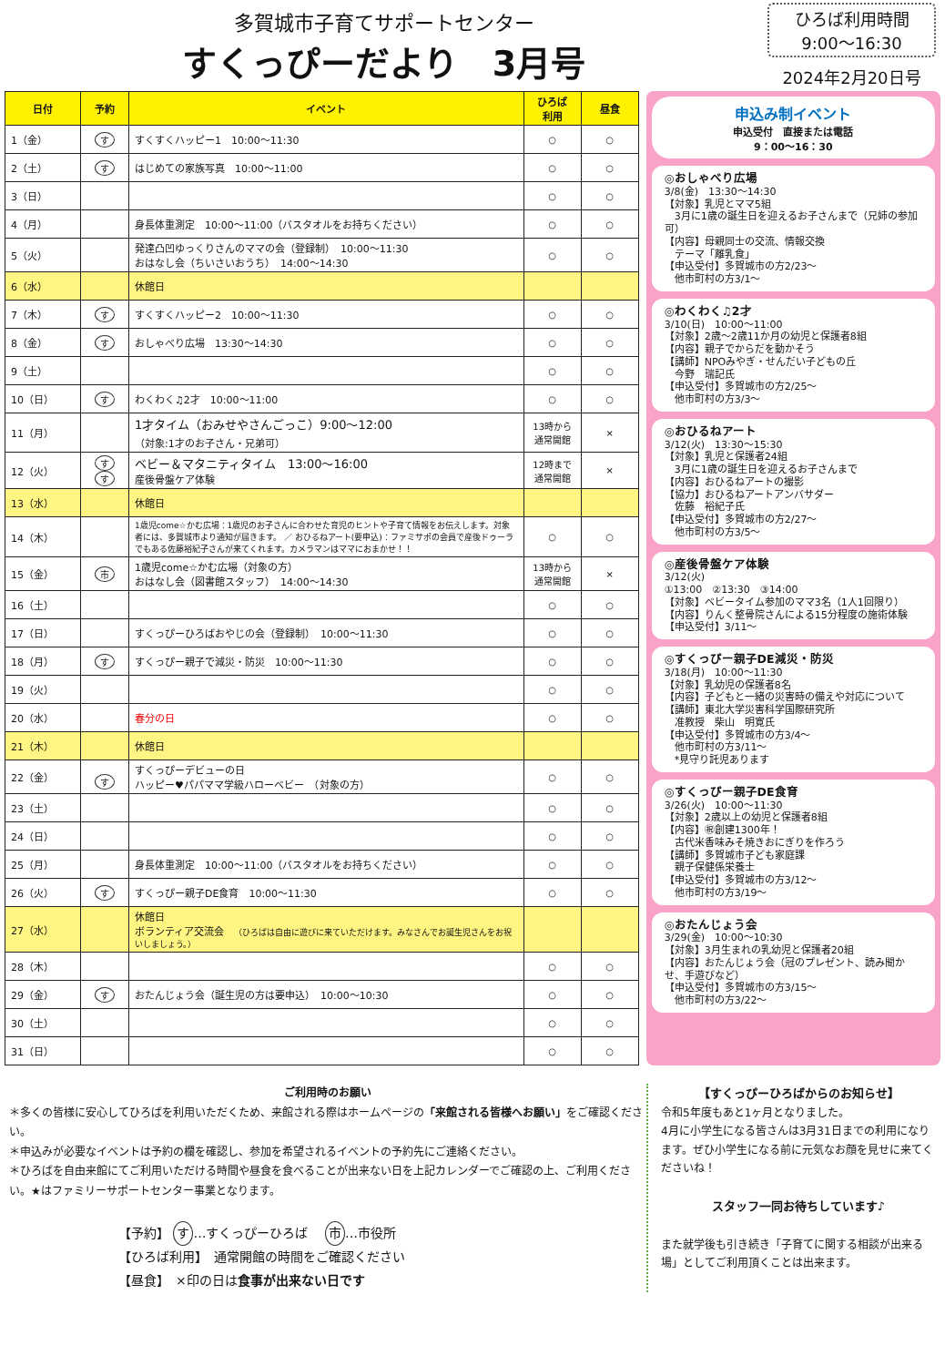多賀城市子育てサポートセンター
すくっぴーだより　3月号
ひろば利用時間
9:00～16:30
2024年2月20日号
| 日付 | 予約 | イベント | ひろば 利用 | 昼食 |
| --- | --- | --- | --- | --- |
| 1（金） | す | すくすくハッピー1 10:00～11:30 | ○ | ○ |
| 2（土） | す | はじめての家族写真 10:00～11:00 | ○ | ○ |
| 3（日） | | | ○ | ○ |
| 4（月） | | 身長体重測定 10:00～11:00（バスタオルをお持ちください） | ○ | ○ |
| 5（火） | | 発達凸凹ゆっくりさんのママの会（登録制） 10:00～11:30 おはなし会（ちいさいおうち） 14:00～14:30 | ○ | ○ |
| 6（水） | | 休館日 | | |
| 7（木） | す | すくすくハッピー2 10:00～11:30 | ○ | ○ |
| 8（金） | す | おしゃべり広場 13:30～14:30 | ○ | ○ |
| 9（土） | | | ○ | ○ |
| 10（日） | す | わくわく♫2才 10:00～11:00 | ○ | ○ |
| 11（月） | | 1才タイム（おみせやさんごっこ）9:00～12:00 （対象:1才のお子さん・兄弟可） | 13時から 通常開館 | × |
| 12（火） | す す | ベビー＆マタニティタイム 13:00～16:00 産後骨盤ケア体験 | 12時まで 通常開館 | × |
| 13（水） | | 休館日 | | |
| 14（木） | | 1歳児come☆かむ広場：1歳児のお子さんに合わせた育児のヒントや子育て情報をお伝えします。対象者には、多賀城市より通知が届きます。 ／ おひるねアート(要申込)：ファミサポの会員で産後ドゥーラでもある佐藤裕紀子さんが来てくれます。カメラマンはママにおまかせ！！ | ○ | ○ |
| 15（金） | 市 | 1歳児come☆かむ広場（対象の方） おはなし会（図書館スタッフ） 14:00～14:30 | 13時から 通常開館 | × |
| 16（土） | | | ○ | ○ |
| 17（日） | | すくっぴーひろばおやじの会（登録制） 10:00～11:30 | ○ | ○ |
| 18（月） | す | すくっぴー親子で減災・防災 10:00～11:30 | ○ | ○ |
| 19（火） | | | ○ | ○ |
| 20（水） | | 春分の日 | ○ | ○ |
| 21（木） | | 休館日 | | |
| 22（金） | す | すくっぴーデビューの日 ハッピー♥パパママ学級ハローベビー （対象の方） | ○ | ○ |
| 23（土） | | | ○ | ○ |
| 24（日） | | | ○ | ○ |
| 25（月） | | 身長体重測定 10:00～11:00（バスタオルをお持ちください） | ○ | ○ |
| 26（火） | す | すくっぴー親子DE食育 10:00～11:30 | ○ | ○ |
| 27（水） | | 休館日 ボランティア交流会 （ひろばは自由に遊びに来ていただけます。みなさんでお誕生児さんをお祝いしましょう。） | | |
| 28（木） | | | ○ | ○ |
| 29（金） | す | おたんじょう会（誕生児の方は要申込） 10:00～10:30 | ○ | ○ |
| 30（土） | | | ○ | ○ |
| 31（日） | | | ○ | ○ |
申込み制イベント
申込受付　直接または電話
9：00～16：30
◎おしゃべり広場
3/8(金)　13:30～14:30
【対象】乳児とママ5組
　3月に1歳の誕生日を迎えるお子さんまで（兄姉の参加可）
【内容】母親同士の交流、情報交換
　テーマ「離乳食」
【申込受付】多賀城市の方2/23～
　他市町村の方3/1～
◎わくわく♫2才
3/10(日)　10:00～11:00
【対象】2歳～2歳11か月の幼児と保護者8組
【内容】親子でからだを動かそう
【講師】NPOみやぎ・せんだい子どもの丘
　今野　瑞記氏
【申込受付】多賀城市の方2/25～
　他市町村の方3/3～
◎おひるねアート
3/12(火)　13:30～15:30
【対象】乳児と保護者24組
　3月に1歳の誕生日を迎えるお子さんまで
【内容】おひるねアートの撮影
【協力】おひるねアートアンバサダー
　佐藤　裕紀子氏
【申込受付】多賀城市の方2/27～
　他市町村の方3/5～
◎産後骨盤ケア体験
3/12(火)
①13:00　②13:30　③14:00
【対象】ベビータイム参加のママ3名（1人1回限り）
【内容】りんく整骨院さんによる15分程度の施術体験
【申込受付】3/11～
◎すくっぴー親子DE減災・防災
3/18(月)　10:00～11:30
【対象】乳幼児の保護者8名
【内容】子どもと一緒の災害時の備えや対応について
【講師】東北大学災害科学国際研究所
　准教授　柴山　明寛氏
【申込受付】多賀城市の方3/4～
　他市町村の方3/11～
　*見守り託児あります
◎すくっぴー親子DE食育
3/26(火)　10:00～11:30
【対象】2歳以上の幼児と保護者8組
【内容】㊗創建1300年！
　古代米香味みそ焼きおにぎりを作ろう
【講師】多賀城市子ども家庭課
　親子保健係栄養士
【申込受付】多賀城市の方3/12～
　他市町村の方3/19～
◎おたんじょう会
3/29(金)　10:00～10:30
【対象】3月生まれの乳幼児と保護者20組
【内容】おたんじょう会（冠のプレゼント、読み聞かせ、手遊びなど）
【申込受付】多賀城市の方3/15～
　他市町村の方3/22～
ご利用時のお願い
＊多くの皆様に安心してひろばを利用いただくため、来館される際はホームページの「来館される皆様へお願い」をご確認ください。
＊申込みが必要なイベントは予約の欄を確認し、参加を希望されるイベントの予約先にご連絡ください。
＊ひろばを自由来館にてご利用いただける時間や昼食を食べることが出来ない日を上記カレンダーでご確認の上、ご利用ください。★はファミリーサポートセンター事業となります。
【予約】 す …すくっぴーひろば　 市 …市役所
【ひろば利用】　通常開館の時間をご確認ください
【昼食】　×印の日は食事が出来ない日です
【すくっぴーひろばからのお知らせ】
令和5年度もあと1ヶ月となりました。
4月に小学生になる皆さんは3月31日までの利用になります。ぜひ小学生になる前に元気なお顔を見せに来てくださいね！
スタッフ一同お待ちしています♪
また就学後も引き続き「子育てに関する相談が出来る場」としてご利用頂くことは出来ます。